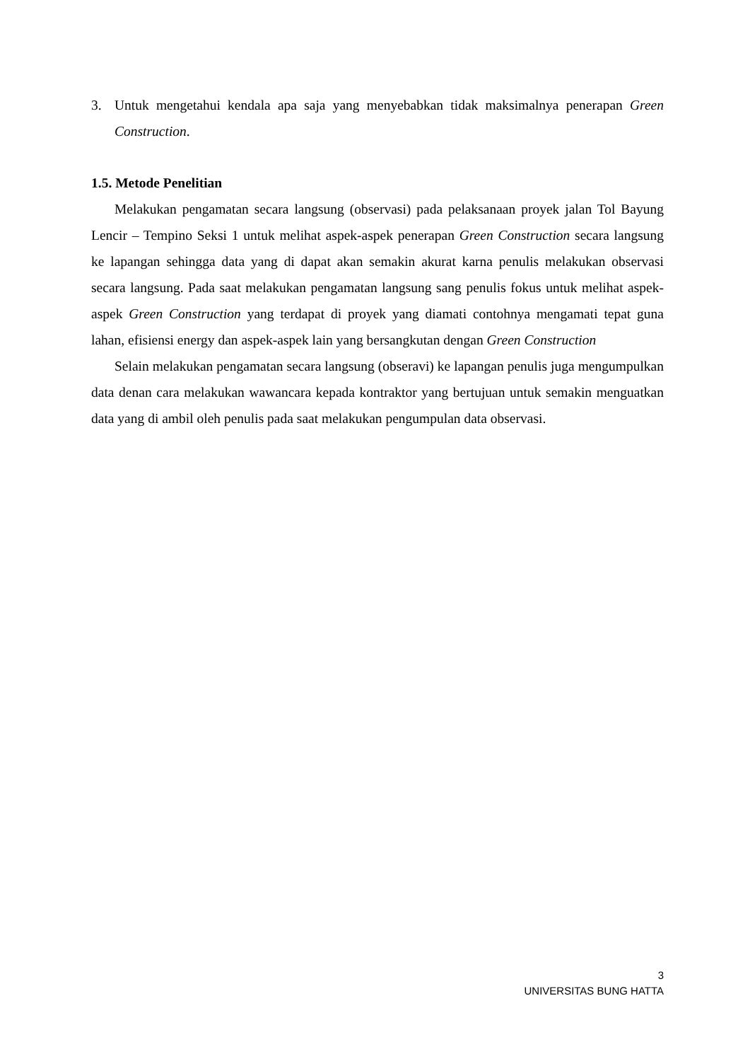3. Untuk mengetahui kendala apa saja yang menyebabkan tidak maksimalnya penerapan Green Construction.
1.5. Metode Penelitian
Melakukan pengamatan secara langsung (observasi) pada pelaksanaan proyek jalan Tol Bayung Lencir – Tempino Seksi 1 untuk melihat aspek-aspek penerapan Green Construction secara langsung ke lapangan sehingga data yang di dapat akan semakin akurat karna penulis melakukan observasi secara langsung. Pada saat melakukan pengamatan langsung sang penulis fokus untuk melihat aspek-aspek Green Construction yang terdapat di proyek yang diamati contohnya mengamati tepat guna lahan, efisiensi energy dan aspek-aspek lain yang bersangkutan dengan Green Construction
Selain melakukan pengamatan secara langsung (obseravi) ke lapangan penulis juga mengumpulkan data denan cara melakukan wawancara kepada kontraktor yang bertujuan untuk semakin menguatkan data yang di ambil oleh penulis pada saat melakukan pengumpulan data observasi.
3
UNIVERSITAS BUNG HATTA